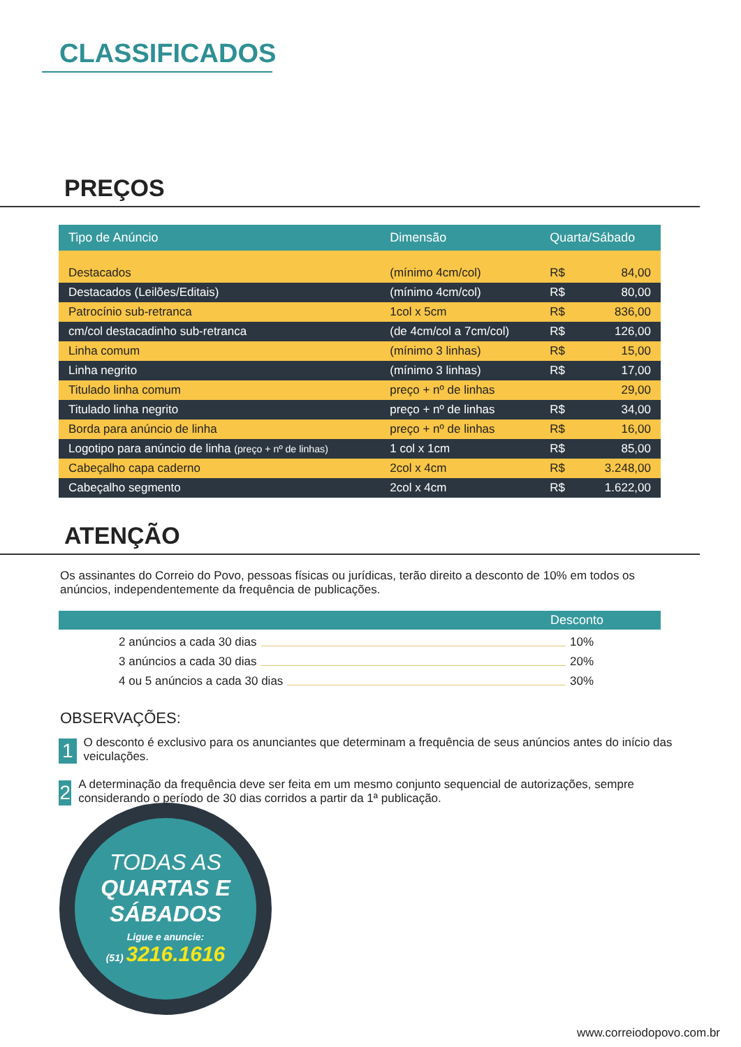CLASSIFICADOS
PREÇOS
| Tipo de Anúncio | Dimensão | Quarta/Sábado | |
| --- | --- | --- | --- |
| Destacados | (mínimo 4cm/col) | R$ | 84,00 |
| Destacados (Leilões/Editais) | (mínimo 4cm/col) | R$ | 80,00 |
| Patrocínio sub-retranca | 1col x 5cm | R$ | 836,00 |
| cm/col destacadinho sub-retranca | (de 4cm/col a 7cm/col) | R$ | 126,00 |
| Linha comum | (mínimo 3 linhas) | R$ | 15,00 |
| Linha negrito | (mínimo 3 linhas) | R$ | 17,00 |
| Titulado linha comum | preço + nº de linhas | | 29,00 |
| Titulado linha negrito | preço + nº de linhas | R$ | 34,00 |
| Borda para anúncio de linha | preço + nº de linhas | R$ | 16,00 |
| Logotipo para anúncio de linha (preço + nº de linhas) | 1 col x 1cm | R$ | 85,00 |
| Cabeçalho capa caderno | 2col x 4cm | R$ | 3.248,00 |
| Cabeçalho segmento | 2col x 4cm | R$ | 1.622,00 |
ATENÇÃO
Os assinantes do Correio do Povo, pessoas físicas ou jurídicas, terão direito a desconto de 10% em todos os anúncios, independentemente da frequência de publicações.
Desconto
2 anúncios a cada 30 dias 10%
3 anúncios a cada 30 dias 20%
4 ou 5 anúncios a cada 30 dias 30%
OBSERVAÇÕES:
1 O desconto é exclusivo para os anunciantes que determinam a frequência de seus anúncios antes do início das veiculações.
2 A determinação da frequência deve ser feita em um mesmo conjunto sequencial de autorizações, sempre considerando o período de 30 dias corridos a partir da 1ª publicação.
TODAS AS
QUARTAS E
SÁBADOS
Ligue e anuncie:
(51) 3216.1616
www.correiodopovo.com.br